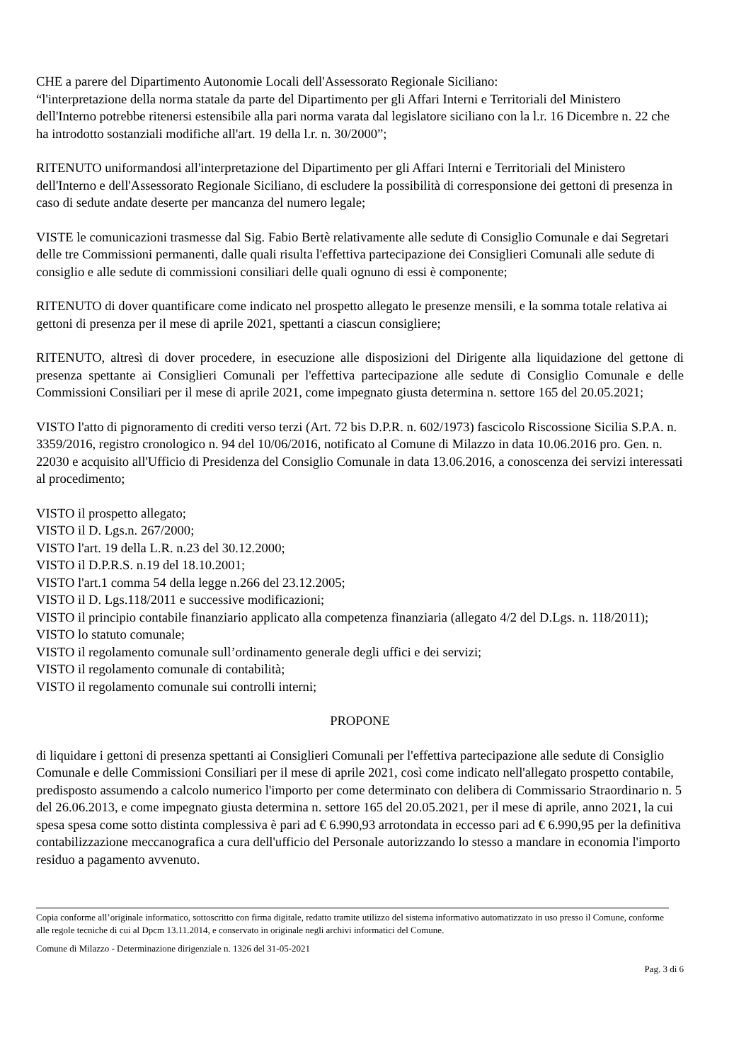CHE a parere del Dipartimento Autonomie Locali dell'Assessorato Regionale Siciliano:
“l'interpretazione della norma statale da parte del Dipartimento per gli Affari Interni e Territoriali del Ministero dell'Interno potrebbe ritenersi estensibile alla pari norma varata dal legislatore siciliano con la l.r. 16 Dicembre n. 22 che ha introdotto sostanziali modifiche all'art. 19 della l.r. n. 30/2000”;
RITENUTO uniformandosi all'interpretazione del Dipartimento per gli Affari Interni e Territoriali del Ministero dell'Interno e dell'Assessorato Regionale Siciliano, di escludere la possibilità di corresponsione dei gettoni di presenza in caso di sedute andate deserte per mancanza del numero legale;
VISTE le comunicazioni trasmesse dal Sig. Fabio Bertè relativamente alle sedute di Consiglio Comunale e dai Segretari delle tre Commissioni permanenti, dalle quali risulta l'effettiva partecipazione dei Consiglieri Comunali alle sedute di consiglio e alle sedute di commissioni consiliari delle quali ognuno di essi è componente;
RITENUTO di dover quantificare come indicato nel prospetto allegato le presenze mensili, e la somma totale relativa ai gettoni di presenza per il mese di aprile 2021, spettanti a ciascun consigliere;
RITENUTO, altresì di dover procedere, in esecuzione alle disposizioni del Dirigente alla liquidazione del gettone di presenza spettante ai Consiglieri Comunali per l'effettiva partecipazione alle sedute di Consiglio Comunale e delle Commissioni Consiliari per il mese di aprile 2021, come impegnato giusta determina n. settore 165 del 20.05.2021;
VISTO l'atto di pignoramento di crediti verso terzi (Art. 72 bis D.P.R. n. 602/1973) fascicolo Riscossione Sicilia S.P.A. n. 3359/2016, registro cronologico n. 94 del 10/06/2016, notificato al Comune di Milazzo in data 10.06.2016 pro. Gen. n. 22030 e acquisito all'Ufficio di Presidenza del Consiglio Comunale in data 13.06.2016, a conoscenza dei servizi interessati al procedimento;
VISTO il prospetto allegato;
VISTO il D. Lgs.n. 267/2000;
VISTO l'art. 19 della L.R. n.23 del 30.12.2000;
VISTO il D.P.R.S. n.19 del 18.10.2001;
VISTO l'art.1 comma 54 della legge n.266 del 23.12.2005;
VISTO il D. Lgs.118/2011 e successive modificazioni;
VISTO il principio contabile finanziario applicato alla competenza finanziaria (allegato 4/2 del D.Lgs. n. 118/2011);
VISTO lo statuto comunale;
VISTO il regolamento comunale sull’ordinamento generale degli uffici e dei servizi;
VISTO il regolamento comunale di contabilità;
VISTO il regolamento comunale sui controlli interni;
PROPONE
di liquidare i gettoni di presenza spettanti ai Consiglieri Comunali per l'effettiva partecipazione alle sedute di Consiglio Comunale e delle Commissioni Consiliari per il mese di aprile 2021, così come indicato nell'allegato prospetto contabile, predisposto assumendo a calcolo numerico l'importo per come determinato con delibera di Commissario Straordinario n. 5 del 26.06.2013, e come impegnato giusta determina n. settore 165 del 20.05.2021, per il mese di aprile, anno 2021, la cui spesa spesa come sotto distinta complessiva è pari ad € 6.990,93 arrotondata in eccesso pari ad € 6.990,95 per la definitiva contabilizzazione meccanografica a cura dell'ufficio del Personale autorizzando lo stesso a mandare in economia l'importo residuo a pagamento avvenuto.
Copia conforme all’originale informatico, sottoscritto con firma digitale, redatto tramite utilizzo del sistema informativo automatizzato in uso presso il Comune, conforme alle regole tecniche di cui al Dpcm 13.11.2014, e conservato in originale negli archivi informatici del Comune.
Comune di Milazzo - Determinazione dirigenziale n. 1326 del 31-05-2021
Pag. 3 di 6